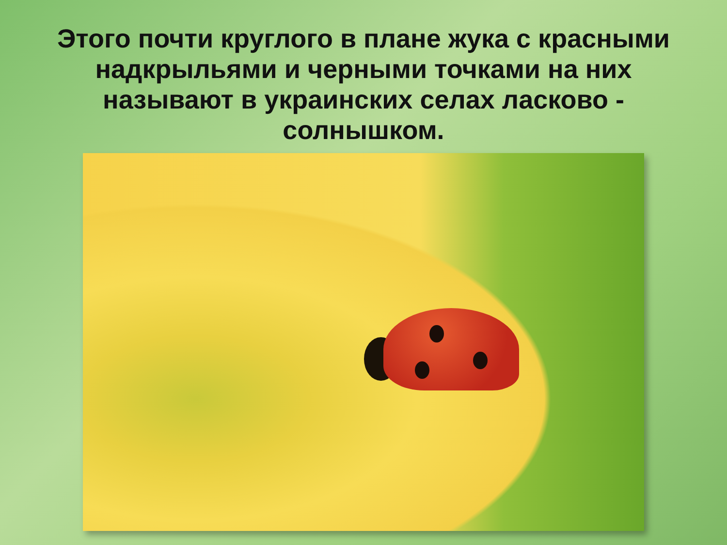Этого почти круглого в плане жука с красными надкрыльями и черными точками на них называют в украинских селах ласково - солнышком.